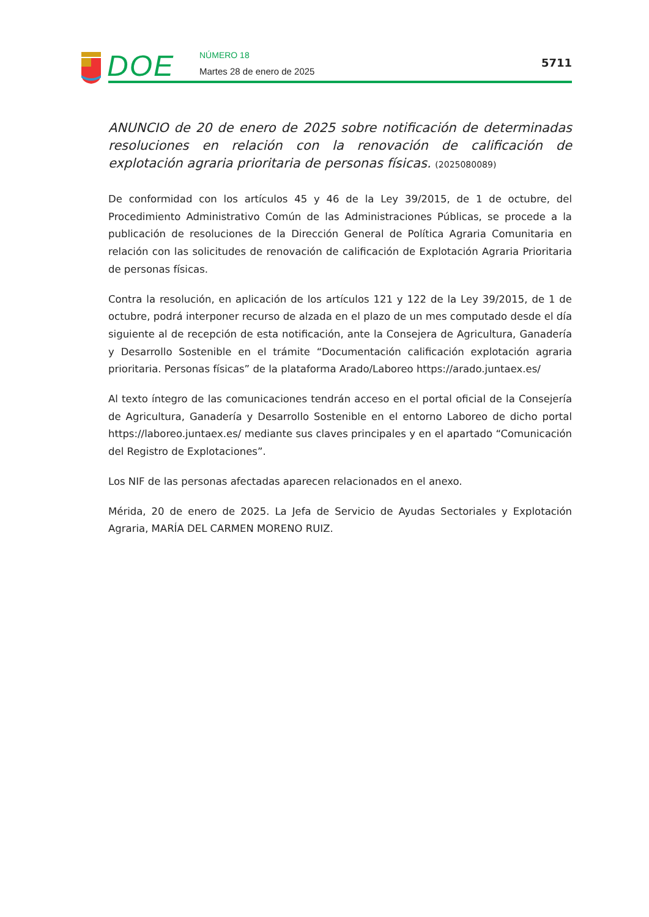DOE NÚMERO 18
Martes 28 de enero de 2025
5711
ANUNCIO de 20 de enero de 2025 sobre notificación de determinadas resoluciones en relación con la renovación de calificación de explotación agraria prioritaria de personas físicas. (2025080089)
De conformidad con los artículos 45 y 46 de la Ley 39/2015, de 1 de octubre, del Procedimiento Administrativo Común de las Administraciones Públicas, se procede a la publicación de resoluciones de la Dirección General de Política Agraria Comunitaria en relación con las solicitudes de renovación de calificación de Explotación Agraria Prioritaria de personas físicas.
Contra la resolución, en aplicación de los artículos 121 y 122 de la Ley 39/2015, de 1 de octubre, podrá interponer recurso de alzada en el plazo de un mes computado desde el día siguiente al de recepción de esta notificación, ante la Consejera de Agricultura, Ganadería y Desarrollo Sostenible en el trámite “Documentación calificación explotación agraria prioritaria. Personas físicas” de la plataforma Arado/Laboreo https://arado.juntaex.es/
Al texto íntegro de las comunicaciones tendrán acceso en el portal oficial de la Consejería de Agricultura, Ganadería y Desarrollo Sostenible en el entorno Laboreo de dicho portal https://laboreo.juntaex.es/ mediante sus claves principales y en el apartado “Comunicación del Registro de Explotaciones”.
Los NIF de las personas afectadas aparecen relacionados en el anexo.
Mérida, 20 de enero de 2025. La Jefa de Servicio de Ayudas Sectoriales y Explotación Agraria, MARÍA DEL CARMEN MORENO RUIZ.